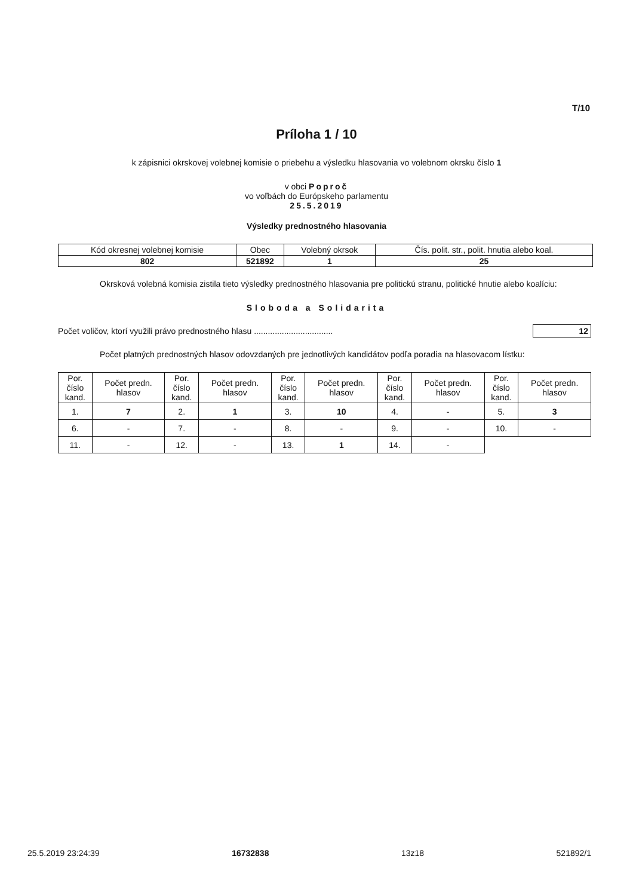T/10
Príloha 1 / 10
k zápisnici okrskovej volebnej komisie o priebehu a výsledku hlasovania vo volebnom okrsku číslo 1
v obci Poproč
vo voľbách do Európskeho parlamentu
25.5.2019
Výsledky prednostného hlasovania
| Kód okresnej volebnej komisie | Obec | Volebný okrsok | Čís. polit. str., polit. hnutia alebo koal. |
| 802 | 521892 | 1 | 25 |
Okrsková volebná komisia zistila tieto výsledky prednostného hlasovania pre politickú stranu, politické hnutie alebo koalíciu:
Sloboda a Solidarita
Počet voličov, ktorí využili právo prednostného hlasu .................................. 12
Počet platných prednostných hlasov odovzdaných pre jednotlivých kandidátov podľa poradia na hlasovacom lístku:
| Por. číslo kand. | Počet predn. hlasov | Por. číslo kand. | Počet predn. hlasov | Por. číslo kand. | Počet predn. hlasov | Por. číslo kand. | Počet predn. hlasov | Por. číslo kand. | Počet predn. hlasov |
| --- | --- | --- | --- | --- | --- | --- | --- | --- | --- |
| 1. | 7 | 2. | 1 | 3. | 10 | 4. | - | 5. | 3 |
| 6. | - | 7. | - | 8. | - | 9. | - | 10. | - |
| 11. | - | 12. | - | 13. | 1 | 14. | - | | |
25.5.2019 23:24:39 16732838 13z18 521892/1